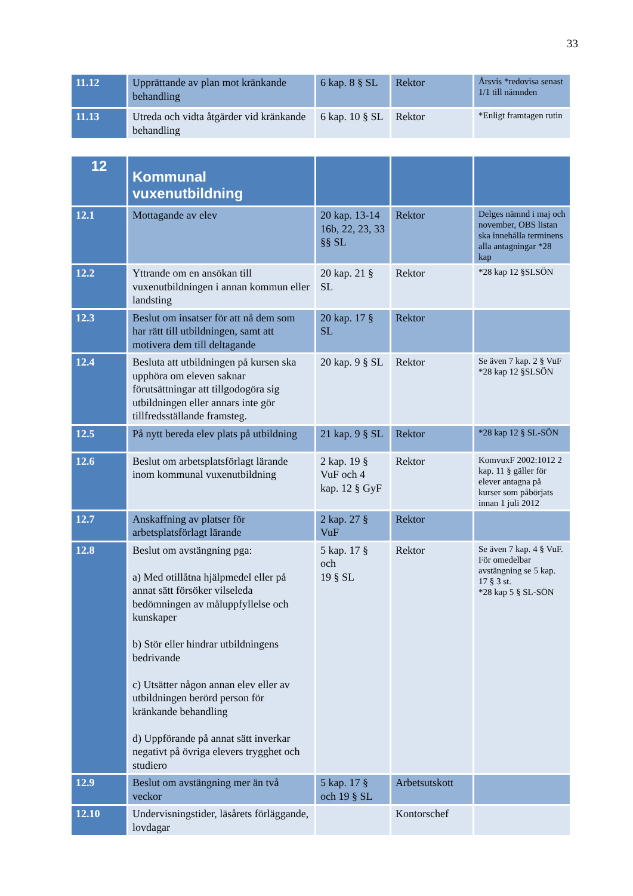33
| 11.12 | Upprättande av plan mot kränkande behandling | 6 kap. 8 § SL | Rektor | Årsvis *redovisa senast 1/1 till nämnden |
| 11.13 | Utreda och vidta åtgärder vid kränkande behandling | 6 kap. 10 § SL | Rektor | *Enligt framtagen rutin |
| 12 | Kommunal vuxenutbildning | | | |
| 12.1 | Mottagande av elev | 20 kap. 13-14 16b, 22, 23, 33 §§ SL | Rektor | Delges nämnd i maj och november, OBS listan ska innehålla terminens alla antagningar *28 kap |
| 12.2 | Yttrande om en ansökan till vuxenutbildningen i annan kommun eller landsting | 20 kap. 21 § SL | Rektor | *28 kap 12 §SLSÖN |
| 12.3 | Beslut om insatser för att nå dem som har rätt till utbildningen, samt att motivera dem till deltagande | 20 kap. 17 § SL | Rektor | |
| 12.4 | Besluta att utbildningen på kursen ska upphöra om eleven saknar förutsättningar att tillgodogöra sig utbildningen eller annars inte gör tillfredsställande framsteg. | 20 kap. 9 § SL | Rektor | Se även 7 kap. 2 § VuF *28 kap 12 §SLSÖN |
| 12.5 | På nytt bereda elev plats på utbildning | 21 kap. 9 § SL | Rektor | *28 kap 12 § SL-SÖN |
| 12.6 | Beslut om arbetsplatsförlagt lärande inom kommunal vuxenutbildning | 2 kap. 19 § VuF och 4 kap. 12 § GyF | Rektor | KomvuxF 2002:1012 2 kap. 11 § gäller för elever antagna på kurser som påbörjats innan 1 juli 2012 |
| 12.7 | Anskaffning av platser för arbetsplatsförlagt lärande | 2 kap. 27 § VuF | Rektor | |
| 12.8 | Beslut om avstängning pga: a) Med otillåtna hjälpmedel eller på annat sätt försöker vilseleda bedömningen av måluppfyllelse och kunskaper b) Stör eller hindrar utbildningens bedrivande c) Utsätter någon annan elev eller av utbildningen berörd person för kränkande behandling d) Uppförande på annat sätt inverkar negativt på övriga elevers trygghet och studiero | 5 kap. 17 § och 19 § SL | Rektor | Se även 7 kap. 4 § VuF. För omedelbar avstängning se 5 kap. 17 § 3 st. *28 kap 5 § SL-SÖN |
| 12.9 | Beslut om avstängning mer än två veckor | 5 kap. 17 § och 19 § SL | Arbetsutskott | |
| 12.10 | Undervisningstider, läsårets förläggande, lovdagar | | Kontorschef | |